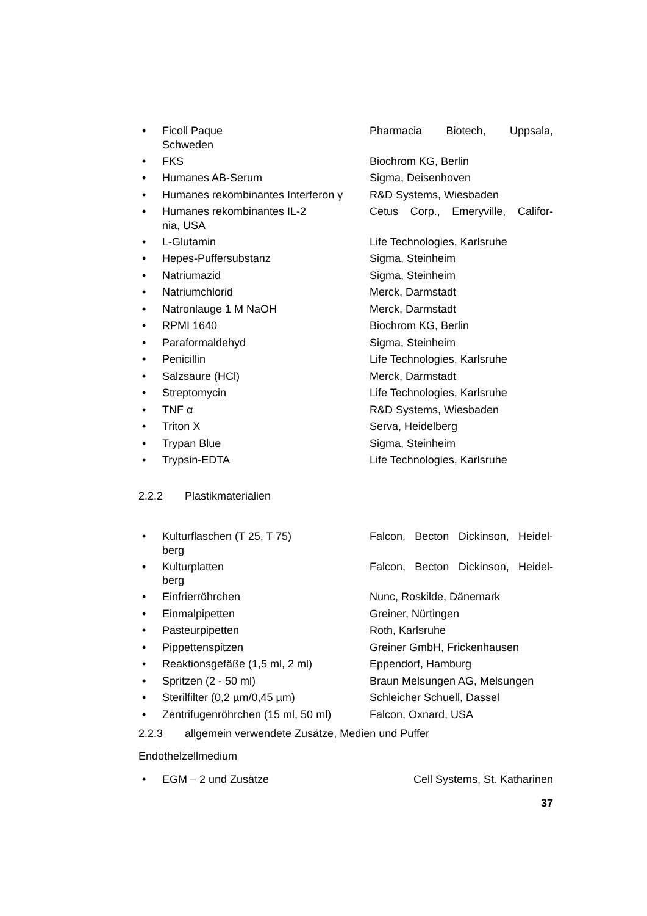• Ficoll Paque Pharmacia Biotech, Uppsala,
Schweden
• FKS Biochrom KG, Berlin
• Humanes AB-Serum Sigma, Deisenhoven
• Humanes rekombinantes Interferon γ
R&D Systems, Wiesbaden
• Humanes rekombinantes IL-2 Cetus Corp., Emeryville, Califor-
nia, USA
• L-Glutamin Life Technologies, Karlsruhe
• Hepes-Puffersubstanz Sigma, Steinheim
• Natriumazid Sigma, Steinheim
• Natriumchlorid Merck, Darmstadt
• Natronlauge 1 M NaOH Merck, Darmstadt
• RPMI 1640 Biochrom KG, Berlin
• Paraformaldehyd Sigma, Steinheim
• Penicillin Life Technologies, Karlsruhe
• Salzsäure (HCl) Merck, Darmstadt
• Streptomycin Life Technologies, Karlsruhe
• TNF α R&D Systems, Wiesbaden
• Triton X Serva, Heidelberg
• Trypan Blue Sigma, Steinheim
• Trypsin-EDTA Life Technologies, Karlsruhe
2.2.2 Plastikmaterialien
• Kulturflaschen (T 25, T 75) Falcon, Becton Dickinson, Heidel-
berg
• Kulturplatten Falcon, Becton Dickinson, Heidel-
berg
• Einfrierröhrchen Nunc, Roskilde, Dänemark
• Einmalpipetten Greiner, Nürtingen
• Pasteurpipetten Roth, Karlsruhe
• Pippettenspitzen Greiner GmbH, Frickenhausen
• Reaktionsgefäße (1,5 ml, 2 ml) Eppendorf, Hamburg
• Spritzen (2 - 50 ml) Braun Melsungen AG, Melsungen
• Sterilfilter (0,2 µm/0,45 µm) Schleicher Schuell, Dassel
• Zentrifugenröhrchen (15 ml, 50 ml)
Falcon, Oxnard, USA
2.2.3 allgemein verwendete Zusätze, Medien und Puffer
Endothelzellmedium
• EGM – 2 und Zusätze Cell Systems, St. Katharinen
37